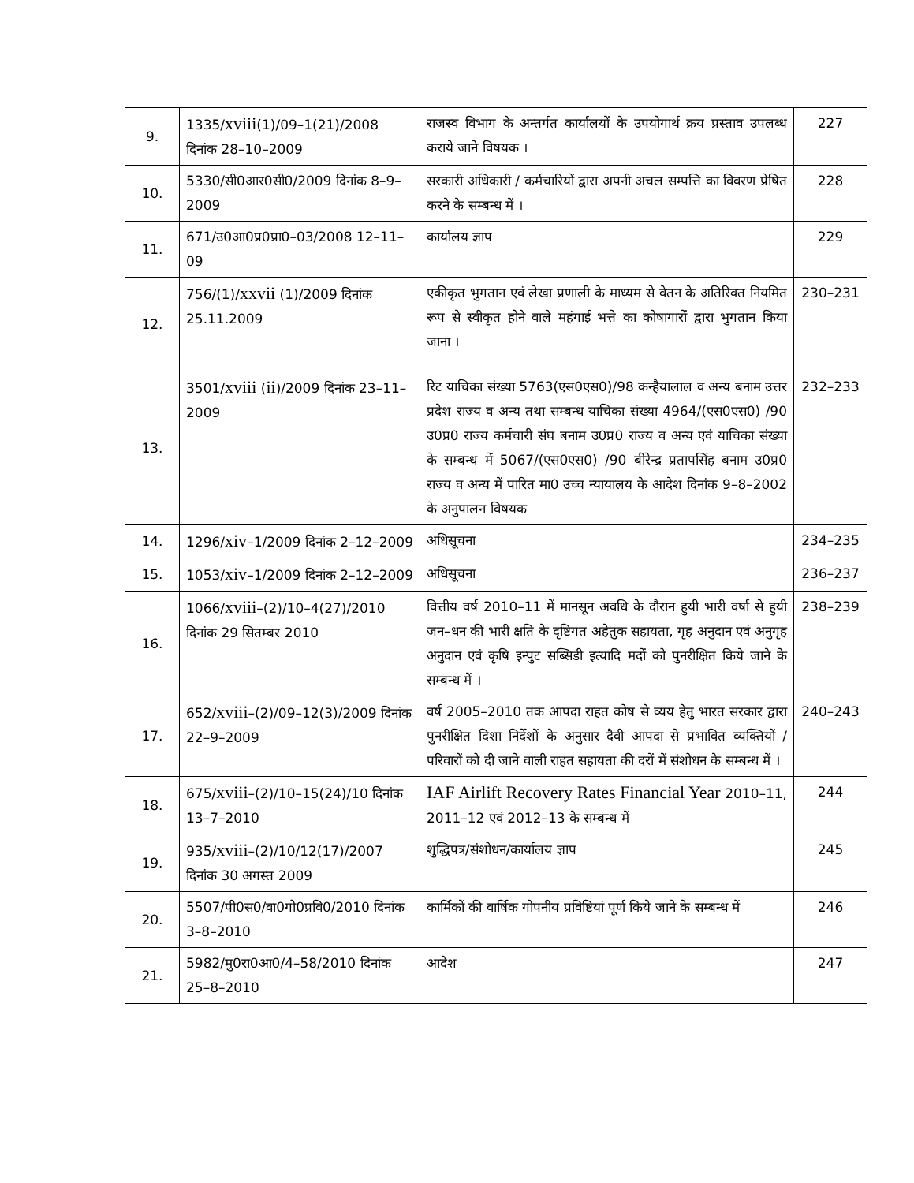| 9. | 1335/ xviii (1)/09–1(21)/2008 दिनांक 28–10–2009 | राजस्व विभाग के अन्तर्गत कार्यालयों के उपयोगार्थ क्रय प्रस्ताव उपलब्ध कराये जाने विषयक । | 227 |
| 10. | 5330/सी0आर0सी0/2009 दिनांक 8–9–2009 | सरकारी अधिकारी / कर्मचारियों द्वारा अपनी अचल सम्पत्ति का विवरण प्रेषित करने के सम्बन्ध में । | 228 |
| 11. | 671/उ0आ0प्र0प्रा0–03/2008 12–11–09 | कार्यालय ज्ञाप | 229 |
| 12. | 756/(1)/ xxvii (1)/2009 दिनांक 25.11.2009 | एकीकृत भुगतान एवं लेखा प्रणाली के माध्यम से वेतन के अतिरिक्त नियमित रूप से स्वीकृत होने वाले महंगाई भत्ते का कोषागारों द्वारा भुगतान किया जाना । | 230–231 |
| 13. | 3501/ xviii ( ii )/2009 दिनांक 23–11–2009 | रिट याचिका संख्या 5763(एस0एस0)/98 कन्हैयालाल व अन्य बनाम उत्तर प्रदेश राज्य व अन्य तथा सम्बन्ध याचिका संख्या 4964/(एस0एस0) /90 उ0प्र0 राज्य कर्मचारी संघ बनाम उ0प्र0 राज्य व अन्य एवं याचिका संख्या के सम्बन्ध में 5067/(एस0एस0) /90 बीरेन्द्र प्रतापसिंह बनाम उ0प्र0 राज्य व अन्य में पारित मा0 उच्च न्यायालय के आदेश दिनांक 9–8–2002 के अनुपालन विषयक | 232–233 |
| 14. | 1296/ xiv –1/2009 दिनांक 2–12–2009 | अधिसूचना | 234–235 |
| 15. | 1053/ xiv –1/2009 दिनांक 2–12–2009 | अधिसूचना | 236–237 |
| 16. | 1066/ xviii –(2)/10–4(27)/2010 दिनांक 29 सितम्बर 2010 | वित्तीय वर्ष 2010–11 में मानसून अवधि के दौरान हुयी भारी वर्षा से हुयी जन–धन की भारी क्षति के दृष्टिगत अहेतुक सहायता, गृह अनुदान एवं अनुगृह अनुदान एवं कृषि इन्पुट सब्सिडी इत्यादि मदों को पुनरीक्षित किये जाने के सम्बन्ध में । | 238–239 |
| 17. | 652/ xviii –(2)/09–12(3)/2009 दिनांक 22–9–2009 | वर्ष 2005–2010 तक आपदा राहत कोष से व्यय हेतु भारत सरकार द्वारा पुनरीक्षित दिशा निर्देशों के अनुसार दैवी आपदा से प्रभावित व्यक्तियों / परिवारों को दी जाने वाली राहत सहायता की दरों में संशोधन के सम्बन्ध में । | 240–243 |
| 18. | 675/ xviii –(2)/10–15(24)/10 दिनांक 13–7–2010 | IAF Airlift Recovery Rates Financial Year 2010–11, 2011–12 एवं 2012–13 के सम्बन्ध में | 244 |
| 19. | 935/ xviii –(2)/10/12(17)/2007 दिनांक 30 अगस्त 2009 | शुद्धिपत्र/संशोधन/कार्यालय ज्ञाप | 245 |
| 20. | 5507/पी0स0/वा0गो0प्रवि0/2010 दिनांक 3–8–2010 | कार्मिकों की वार्षिक गोपनीय प्रविष्टियां पूर्ण किये जाने के सम्बन्ध में | 246 |
| 21. | 5982/मु0रा0आ0/4–58/2010 दिनांक 25–8–2010 | आदेश | 247 |